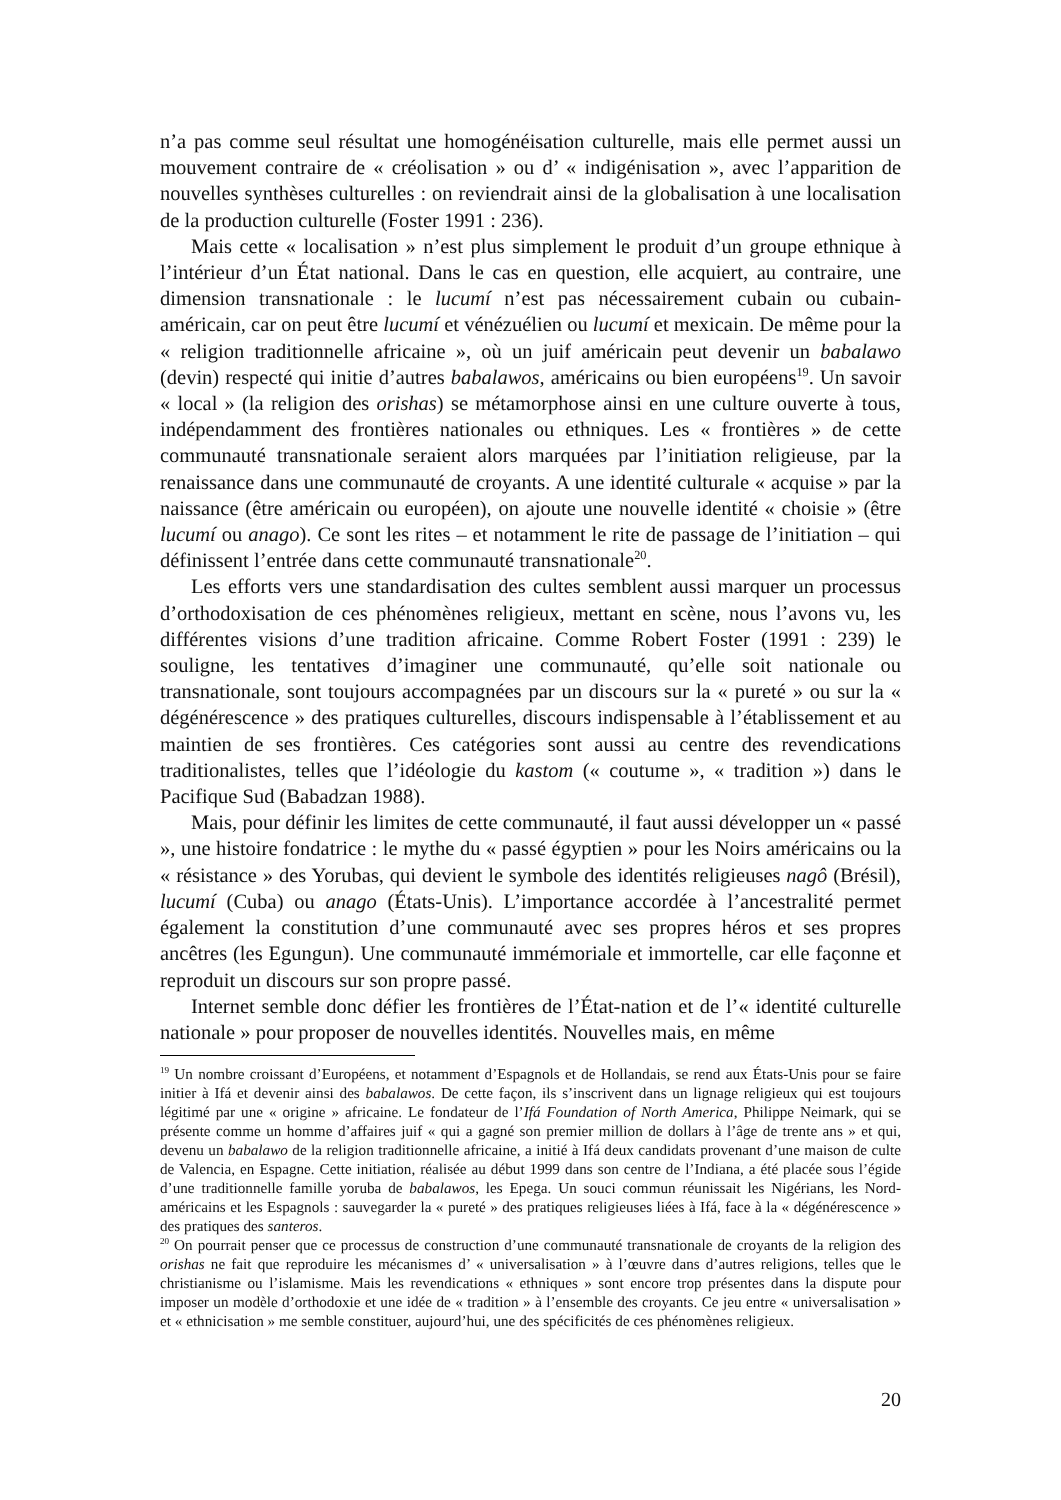n’a pas comme seul résultat une homogénéisation culturelle, mais elle permet aussi un mouvement contraire de « créolisation » ou d’ « indigénisation », avec l’apparition de nouvelles synthèses culturelles : on reviendrait ainsi de la globalisation à une localisation de la production culturelle (Foster 1991 : 236).
Mais cette « localisation » n’est plus simplement le produit d’un groupe ethnique à l’intérieur d’un État national. Dans le cas en question, elle acquiert, au contraire, une dimension transnationale : le lucumí n’est pas nécessairement cubain ou cubain-américain, car on peut être lucumí et vénézuélien ou lucumí et mexicain. De même pour la « religion traditionnelle africaine », où un juif américain peut devenir un babalawo (devin) respecté qui initie d’autres babalawos, américains ou bien européens<sup>19</sup>. Un savoir « local » (la religion des orishas) se métamorphose ainsi en une culture ouverte à tous, indépendamment des frontières nationales ou ethniques. Les « frontières » de cette communauté transnationale seraient alors marquées par l’initiation religieuse, par la renaissance dans une communauté de croyants. A une identité culturale « acquise » par la naissance (être américain ou européen), on ajoute une nouvelle identité « choisie » (être lucumí ou anago). Ce sont les rites – et notamment le rite de passage de l’initiation – qui définissent l’entrée dans cette communauté transnationale<sup>20</sup>.
Les efforts vers une standardisation des cultes semblent aussi marquer un processus d’orthodoxisation de ces phénomènes religieux, mettant en scène, nous l’avons vu, les différentes visions d’une tradition africaine. Comme Robert Foster (1991 : 239) le souligne, les tentatives d’imaginer une communauté, qu’elle soit nationale ou transnationale, sont toujours accompagnées par un discours sur la « pureté » ou sur la « dégénérescence » des pratiques culturelles, discours indispensable à l’établissement et au maintien de ses frontières. Ces catégories sont aussi au centre des revendications traditionalistes, telles que l’idéologie du kastom (« coutume », « tradition ») dans le Pacifique Sud (Babadzan 1988).
Mais, pour définir les limites de cette communauté, il faut aussi développer un « passé », une histoire fondatrice : le mythe du « passé égyptien » pour les Noirs américains ou la « résistance » des Yorubas, qui devient le symbole des identités religieuses nagô (Brésil), lucumí (Cuba) ou anago (États-Unis). L’importance accordée à l’ancestralité permet également la constitution d’une communauté avec ses propres héros et ses propres ancêtres (les Egungun). Une communauté immémoriale et immortelle, car elle façonne et reproduit un discours sur son propre passé.
Internet semble donc défier les frontières de l’État-nation et de l’« identité culturelle nationale » pour proposer de nouvelles identités. Nouvelles mais, en même
<sup>19</sup> Un nombre croissant d’Européens, et notamment d’Espagnols et de Hollandais, se rend aux États-Unis pour se faire initier à Ifá et devenir ainsi des babalawos. De cette façon, ils s’inscrivent dans un lignage religieux qui est toujours légitimé par une « origine » africaine. Le fondateur de l’Ifá Foundation of North America, Philippe Neimark, qui se présente comme un homme d’affaires juif « qui a gagné son premier million de dollars à l’âge de trente ans » et qui, devenu un babalawo de la religion traditionnelle africaine, a initié à Ifá deux candidats provenant d’une maison de culte de Valencia, en Espagne. Cette initiation, réalisée au début 1999 dans son centre de l’Indiana, a été placée sous l’égide d’une traditionnelle famille yoruba de babalawos, les Epega. Un souci commun réunissait les Nigérians, les Nord-américains et les Espagnols : sauvegarder la « pureté » des pratiques religieuses liées à Ifá, face à la « dégénérescence » des pratiques des santeros.
<sup>20</sup> On pourrait penser que ce processus de construction d’une communauté transnationale de croyants de la religion des orishas ne fait que reproduire les mécanismes d’ « universalisation » à l’œuvre dans d’autres religions, telles que le christianisme ou l’islamisme. Mais les revendications « ethniques » sont encore trop présentes dans la dispute pour imposer un modèle d’orthodoxie et une idée de « tradition » à l’ensemble des croyants. Ce jeu entre « universalisation » et « ethnicisation » me semble constituer, aujourd’hui, une des spécificités de ces phénomènes religieux.
20